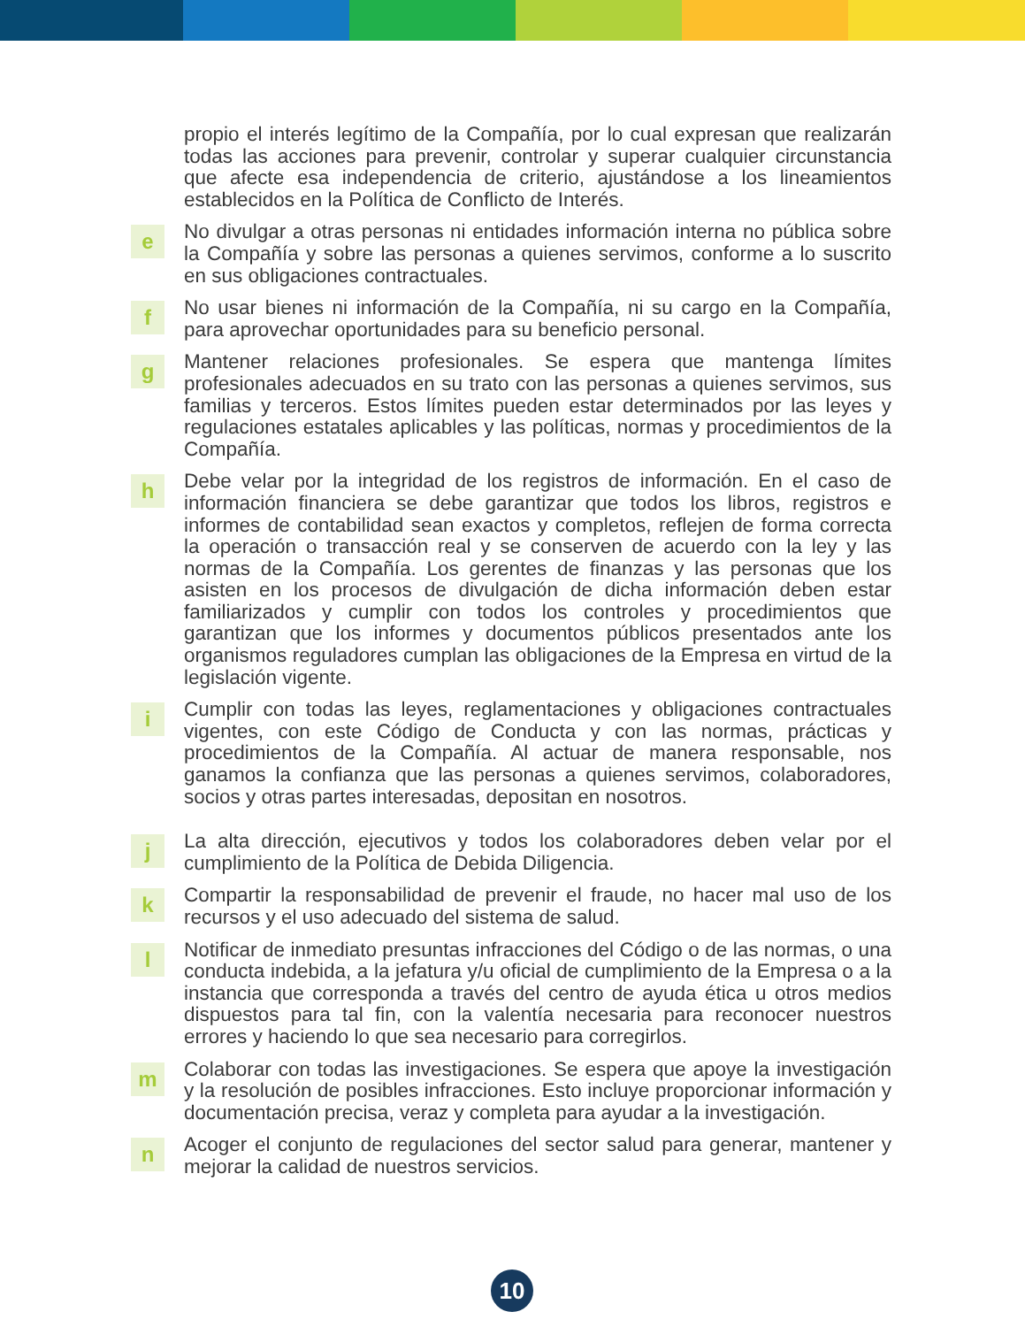propio el interés legítimo de la Compañía, por lo cual expresan que realizarán todas las acciones para prevenir, controlar y superar cualquier circunstancia que afecte esa independencia de criterio, ajustándose a los lineamientos establecidos en la Política de Conflicto de Interés.
e
No divulgar a otras personas ni entidades información interna no pública sobre la Compañía y sobre las personas a quienes servimos, conforme a lo suscrito en sus obligaciones contractuales.
f
No usar bienes ni información de la Compañía, ni su cargo en la Compañía, para aprovechar oportunidades para su beneficio personal.
g
Mantener relaciones profesionales. Se espera que mantenga límites profesionales adecuados en su trato con las personas a quienes servimos, sus familias y terceros. Estos límites pueden estar determinados por las leyes y regulaciones estatales aplicables y las políticas, normas y procedimientos de la Compañía.
h
Debe velar por la integridad de los registros de información. En el caso de información financiera se debe garantizar que todos los libros, registros e informes de contabilidad sean exactos y completos, reflejen de forma correcta la operación o transacción real y se conserven de acuerdo con la ley y las normas de la Compañía. Los gerentes de finanzas y las personas que los asisten en los procesos de divulgación de dicha información deben estar familiarizados y cumplir con todos los controles y procedimientos que garantizan que los informes y documentos públicos presentados ante los organismos reguladores cumplan las obligaciones de la Empresa en virtud de la legislación vigente.
i
Cumplir con todas las leyes, reglamentaciones y obligaciones contractuales vigentes, con este Código de Conducta y con las normas, prácticas y procedimientos de la Compañía. Al actuar de manera responsable, nos ganamos la confianza que las personas a quienes servimos, colaboradores, socios y otras partes interesadas, depositan en nosotros.
j
La alta dirección, ejecutivos y todos los colaboradores deben velar por el cumplimiento de la Política de Debida Diligencia.
k
Compartir la responsabilidad de prevenir el fraude, no hacer mal uso de los recursos y el uso adecuado del sistema de salud.
l
Notificar de inmediato presuntas infracciones del Código o de las normas, o una conducta indebida, a la jefatura y/u oficial de cumplimiento de la Empresa o a la instancia que corresponda a través del centro de ayuda ética u otros medios dispuestos para tal fin, con la valentía necesaria para reconocer nuestros errores y haciendo lo que sea necesario para corregirlos.
m
Colaborar con todas las investigaciones. Se espera que apoye la investigación y la resolución de posibles infracciones. Esto incluye proporcionar información y documentación precisa, veraz y completa para ayudar a la investigación.
n
Acoger el conjunto de regulaciones del sector salud para generar, mantener y mejorar la calidad de nuestros servicios.
10